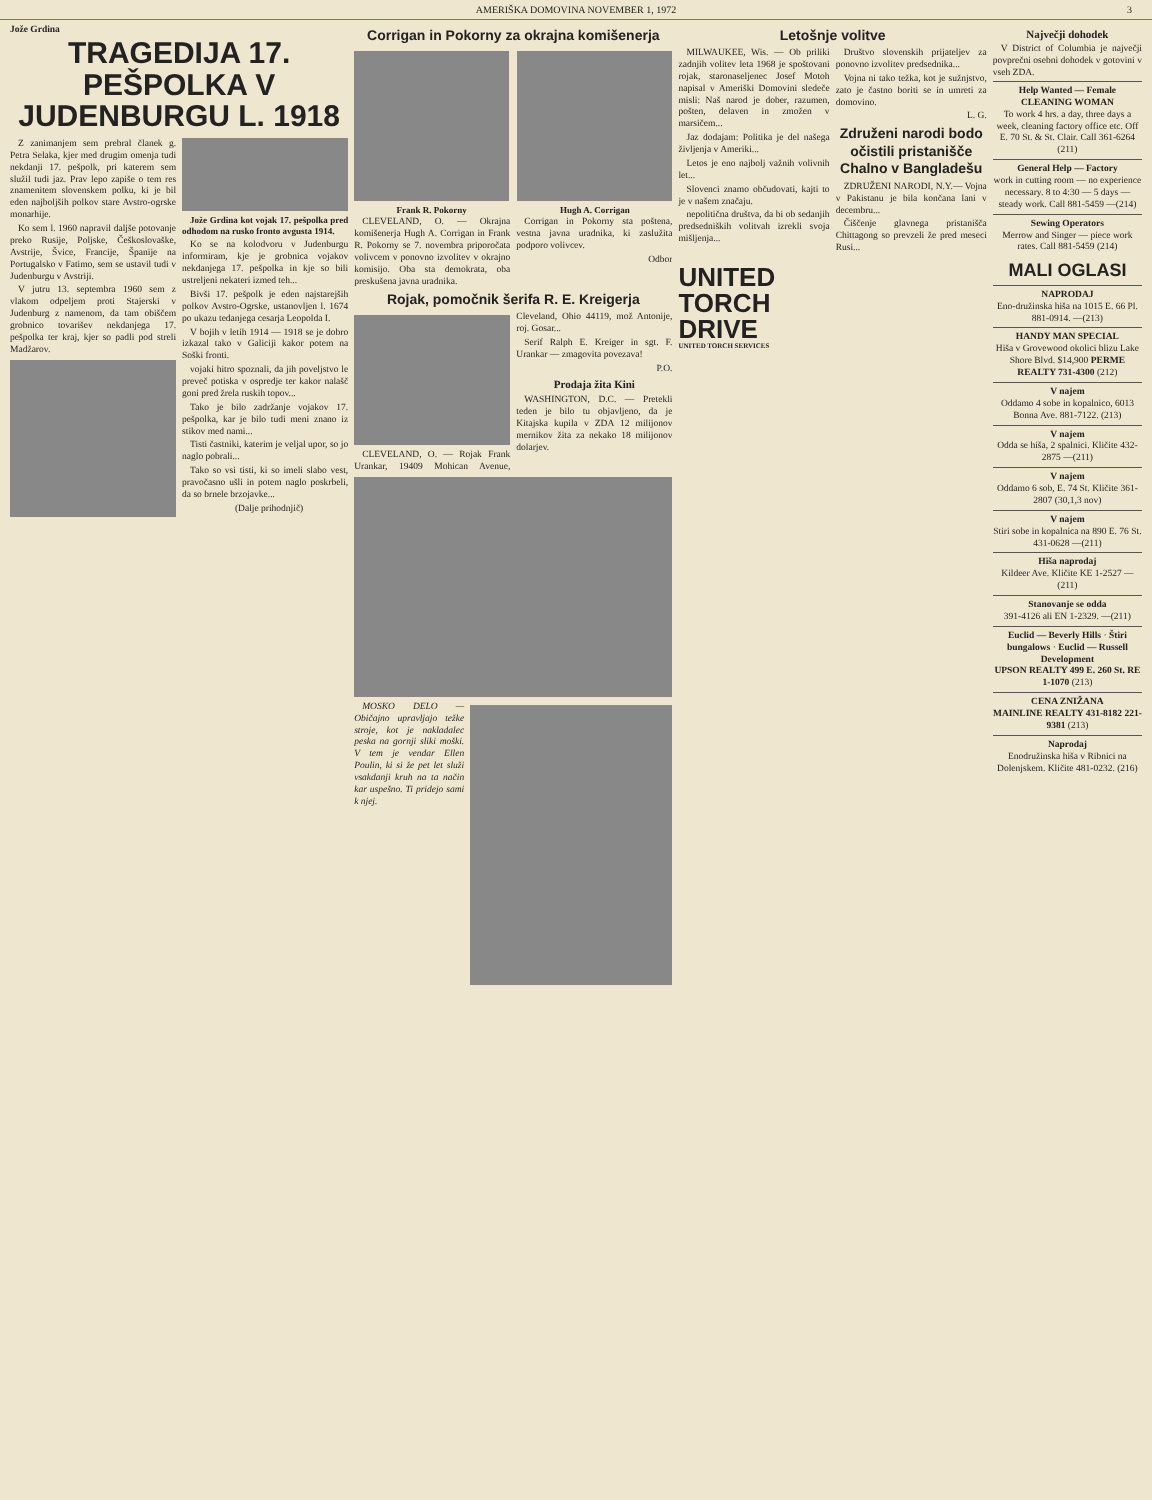AMERIŠKA DOMOVINA NOVEMBER 1, 1972 3
Jože Grdina
TRAGEDIJA 17. PEŠPOLKA V JUDENBURGU L. 1918
Z zanimanjem sem prebral članek g. Petra Selaka, kjer med drugim omenja tudi nekdanji 17. pešpolk, pri katerem sem služil tudi jaz. Prav lepo zapiše o tem res znamenitem slovenskem polku, ki je bil eden najboljših polkov stare Avstro-ogrske monarhije.
Ko sem l. 1960 napravil daljše potovanje preko Rusije, Poljske, Češkoslovaške, Avstrije, Švice, Francije, Španije na Portugalsko v Fatimo, sem se ustavil tudi v Judenburgu v Avstriji.
V jutru 13. septembra 1960 sem z vlakom odpeljem proti Stajerski v Judenburg z namenom, da tam obiščem grobnico tovarišev nekdanjega 17. pešpolka ter kraj, kjer so padli pod streli Madžarov.
Jože Grdina kot vojak 17. pešpolka pred odhodom na rusko fronto avgusta 1914.
Ko se na kolodvoru v Judenburgu informiram, kje je grobnica vojakov nekdanjega 17. pešpolka in kje so bili ustreljeni nekateri izmed teh...
Bivši 17. pešpolk je eden najstarejših polkov Avstro-Ogrske, ustanovljen l. 1674 po ukazu tedanjega cesarja Leopolda I.
V bojih v letih 1914 — 1918 se je dobro izkazal tako v Galiciji kakor potem na Soški fronti.
vojaki hitro spoznali, da jih povelјstvo le preveč potiska v ospredje ter kakor nalašč goni pred žrela ruskih topov...
Tako je bilo zadržanje vojakov 17. pešpolka, kar je bilo tudi meni znano iz stikov med nami...
Tisti častniki, katerim je veljal upor, so jo naglo pobrali...
Tako so vsi tisti, ki so imeli slabo vest, pravočasno ušli in potem naglo poskrbeli, da so brnele brzojavke...
(Dalje prihodnjič)
Corrigan in Pokorny za okrajna komišenerja
Frank R. Pokorny Hugh A. Corrigan
CLEVELAND, O. — Okrajna komišenerja Hugh A. Corrigan in Frank R. Pokorny se 7. novembra priporočata volivcem v ponovno izvolitev v okrajno komisijo. Oba sta demokrata, oba preskušena javna uradnika.
Corrigan in Pokorny sta poštena, vestna javna uradnika, ki zaslužita podporo volivcev.
Odbor
Rojak, pomočnik šerifa R. E. Kreigerja
CLEVELAND, O. — Rojak Frank Urankar, 19409 Mohican Avenue, Cleveland, Ohio 44119, mož Antonije, roj. Gosar...
Serif Ralph E. Kreiger in sgt. F. Urankar — zmagovita povezava!
P.O.
Prodaja žita Kini
WASHINGTON, D.C. — Pretekli teden je bilo tu objavljeno, da je Kitajska kupila v ZDA 12 milijonov mernikov žita za nekako 18 milijonov dolarjev.
MOSKO DELO — Običajno upravljajo težke stroje, kot je nakladalec peska na gornji sliki moški. V tem je vendar Ellen Poulin, ki si že pet let služi vsakdanji kruh na ta način kar uspešno. Ti pridejo sami k njej.
Letošnje volitve
MILWAUKEE, Wis. — Ob priliki zadnjih volitev leta 1968 je spoštovani rojak, staronaseljenec Josef Motoh napisal v Ameriški Domovini sledeče misli: Naš narod je dober, razumen, pošten, delaven in zmožen v marsičem...
Jaz dodajam: Politika je del našega življenja v Ameriki...
Letos je eno najbolj važnih volivnih let...
Slovenci znamo občudovati, kajti to je v našem značaju.
nepolitična društva, da bi ob sedanjih predsedniških volitvah izrekli svoja mišljenja...
Društvo slovenskih prijateljev za ponovno izvolitev predsednika...
Vojna ni tako težka, kot je sužnjstvo, zato je častno boriti se in umreti za domovino.
L. G.
Združeni narodi bodo očistili pristanišče Chalno v Bangladešu
ZDRUŽENI NARODI, N.Y.— Vojna v Pakistanu je bila končana lani v decembru...
Čiščenje glavnega pristanišča Chittagong so prevzeli že pred meseci Rusi...
UNITED
TORCH
DRIVE
UNITED TORCH SERVICES
Največji dohodek
V District of Columbia je največji povprečni osebni dohodek v gotovini v vseh ZDA.
Help Wanted — Female
CLEANING WOMAN
To work 4 hrs. a day, three days a week, cleaning factory office etc. Off E. 70 St. & St. Clair. Call 361-6264 (211)
General Help — Factory
work in cutting room — no experience necessary. 8 to 4:30 — 5 days — steady work. Call 881-5459 —(214)
Sewing Operators
Merrow and Singer — piece work rates. Call 881-5459 (214)
MALI OGLASI
NAPRODAJ
Eno-družinska hiša na 1015 E. 66 Pl. 881-0914. —(213)
HANDY MAN SPECIAL
Hiša v Grovewood okolici blizu Lake Shore Blvd. $14,900 PERME REALTY 731-4300 (212)
V najem
Oddamo 4 sobe in kopalnico, 6013 Bonna Ave. 881-7122. (213)
V najem
Odda se hiša, 2 spalnici. Kličite 432-2875 —(211)
V najem
Oddamo 6 sob, E. 74 St. Kličite 361-2807 (30,1,3 nov)
V najem
Stiri sobe in kopalnica na 890 E. 76 St. 431-0628 —(211)
Hiša naprodaj
Kildeer Ave. Kličite KE 1-2527 —(211)
Stanovanje se odda
391-4126 ali EN 1-2329. —(211)
Euclid — Beverly Hills · Štiri bungalows · Euclid — Russell Development
UPSON REALTY 499 E. 260 St. RE 1-1070 (213)
CENA ZNIŽANA
MAINLINE REALTY 431-8182 221-9381 (213)
Naprodaj
Enodružinska hiša v Ribnici na Dolenjskem. Kličite 481-0232. (216)